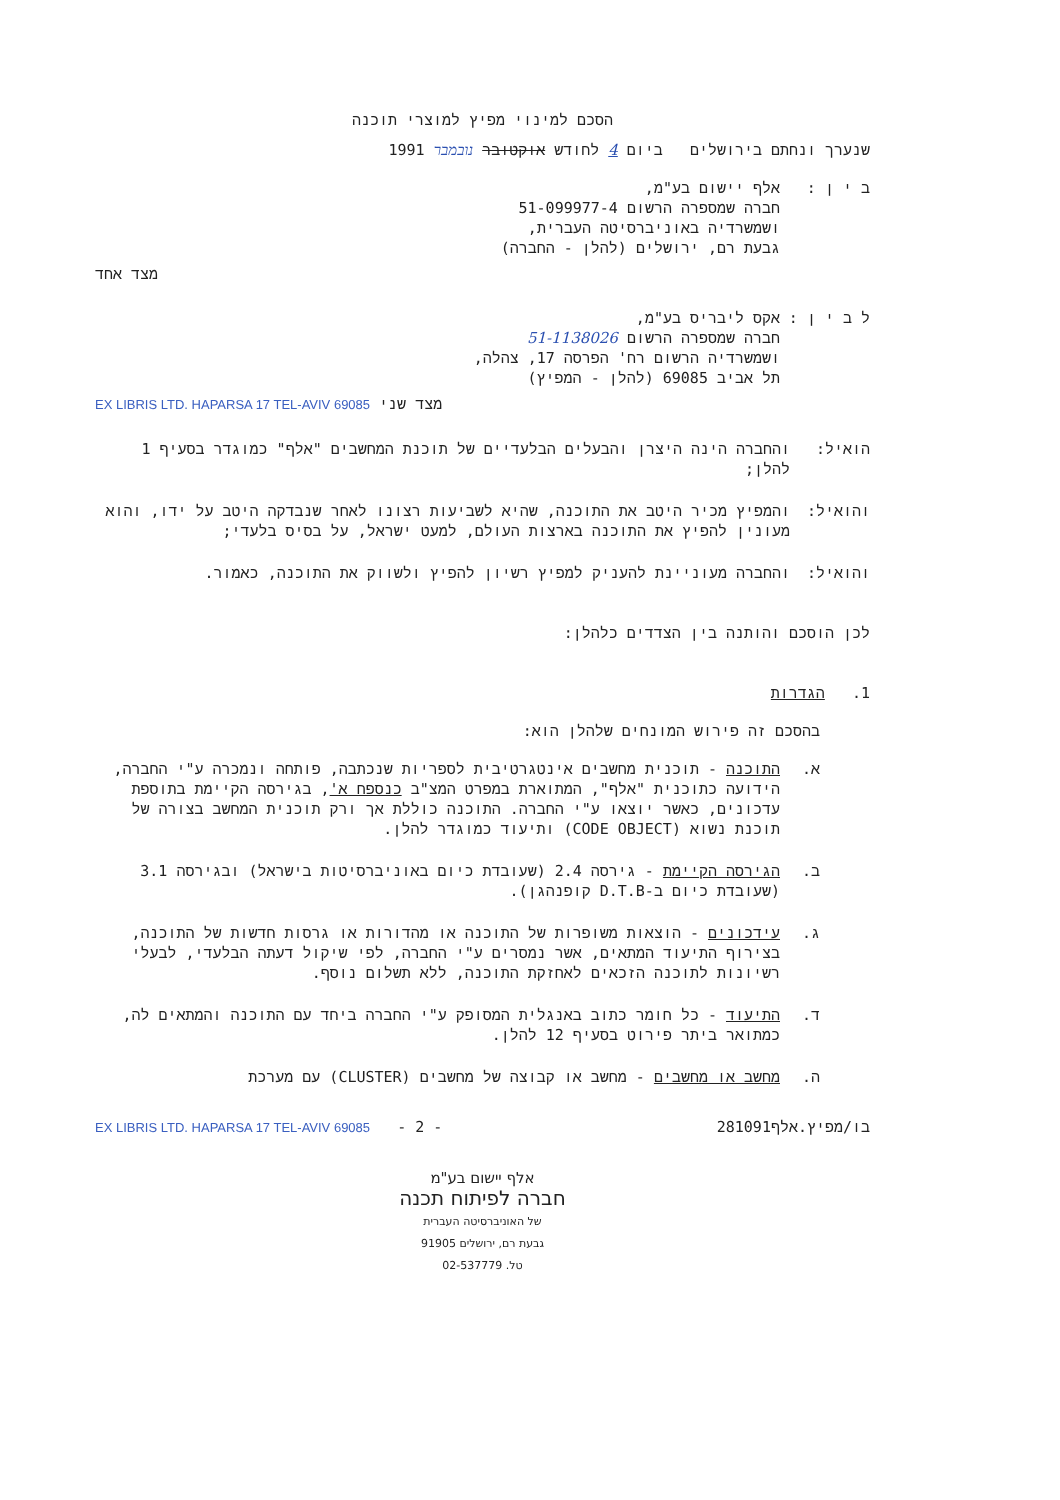הסכם למינוי מפיץ למוצרי תוכנה
שנערך ונחתם בירושלים ביום 4 לחודש אוקטובר נובמבר 1991
ב י ן : אלף יישום בע"מ,
חברה שמספרה הרשום 51-099977-4
ושמשרדיה באוניברסיטה העברית,
גבעת רם, ירושלים (להלן - החברה)
מצד אחד
ל ב י ן : אקס ליבריס בע"מ,
חברה שמספרה הרשום 51-1138026
ושמשרדיה הרשום רח' הפרסה 17, צהלה,
תל אביב 69085 (להלן - המפיץ)
מצד שני EX LIBRIS LTD. HAPARSA 17 TEL-AVIV 69085
הואיל: והחברה הינה היצרן והבעלים הבלעדיים של תוכנת המחשבים "אלף" כמוגדר בסעיף 1 להלן;
והואיל: והמפיץ מכיר היטב את התוכנה, שהיא לשביעות רצונו לאחר שנבדקה היטב על ידו, והוא מעונין להפיץ את התוכנה בארצות העולם, למעט ישראל, על בסיס בלעדי;
והואיל: והחברה מעוניינת להעניק למפיץ רשיון להפיץ ולשווק את התוכנה, כאמור.
לכן הוסכם והותנה בין הצדדים כלהלן:
1. הגדרות
בהסכם זה פירוש המונחים שלהלן הוא:
א. התוכנה - תוכנית מחשבים אינטגרטיבית לספריות שנכתבה, פותחה ונמכרה ע"י החברה, הידועה כתוכנית "אלף", המתוארת במפרט המצ"ב כנספח א', בגירסה הקיימת בתוספת עדכונים, כאשר יוצאו ע"י החברה. התוכנה כוללת אך ורק תוכנית המחשב בצורה של תוכנת נשוא (CODE OBJECT) ותיעוד כמוגדר להלן.
ב. הגירסה הקיימת - גירסה 2.4 (שעובדת כיום באוניברסיטות בישראל) ובגירסה 3.1 (שעובדת כיום ב-D.T.B קופנהגן).
ג. עידכונים - הוצאות משופרות של התוכנה או מהדורות או גרסות חדשות של התוכנה, בצירוף התיעוד המתאים, אשר נמסרים ע"י החברה, לפי שיקול דעתה הבלעדי, לבעלי רשיונות לתוכנה הזכאים לאחזקת התוכנה, ללא תשלום נוסף.
ד. התיעוד - כל חומר כתוב באנגלית המסופק ע"י החברה ביחד עם התוכנה והמתאים לה, כמתואר ביתר פירוט בסעיף 12 להלן.
ה. מחשב או מחשבים - מחשב או קבוצה של מחשבים (CLUSTER) עם מערכת
בו/מפיץ.אלף281091 - 2 - EX LIBRIS LTD. HAPARSA 17 TEL-AVIV 69085
אלף יישום בע"מ
חברה לפיתוח תכנה
של האוניברסיטה העברית
גבעת רם, ירושלים 91905
טל. 02-537779